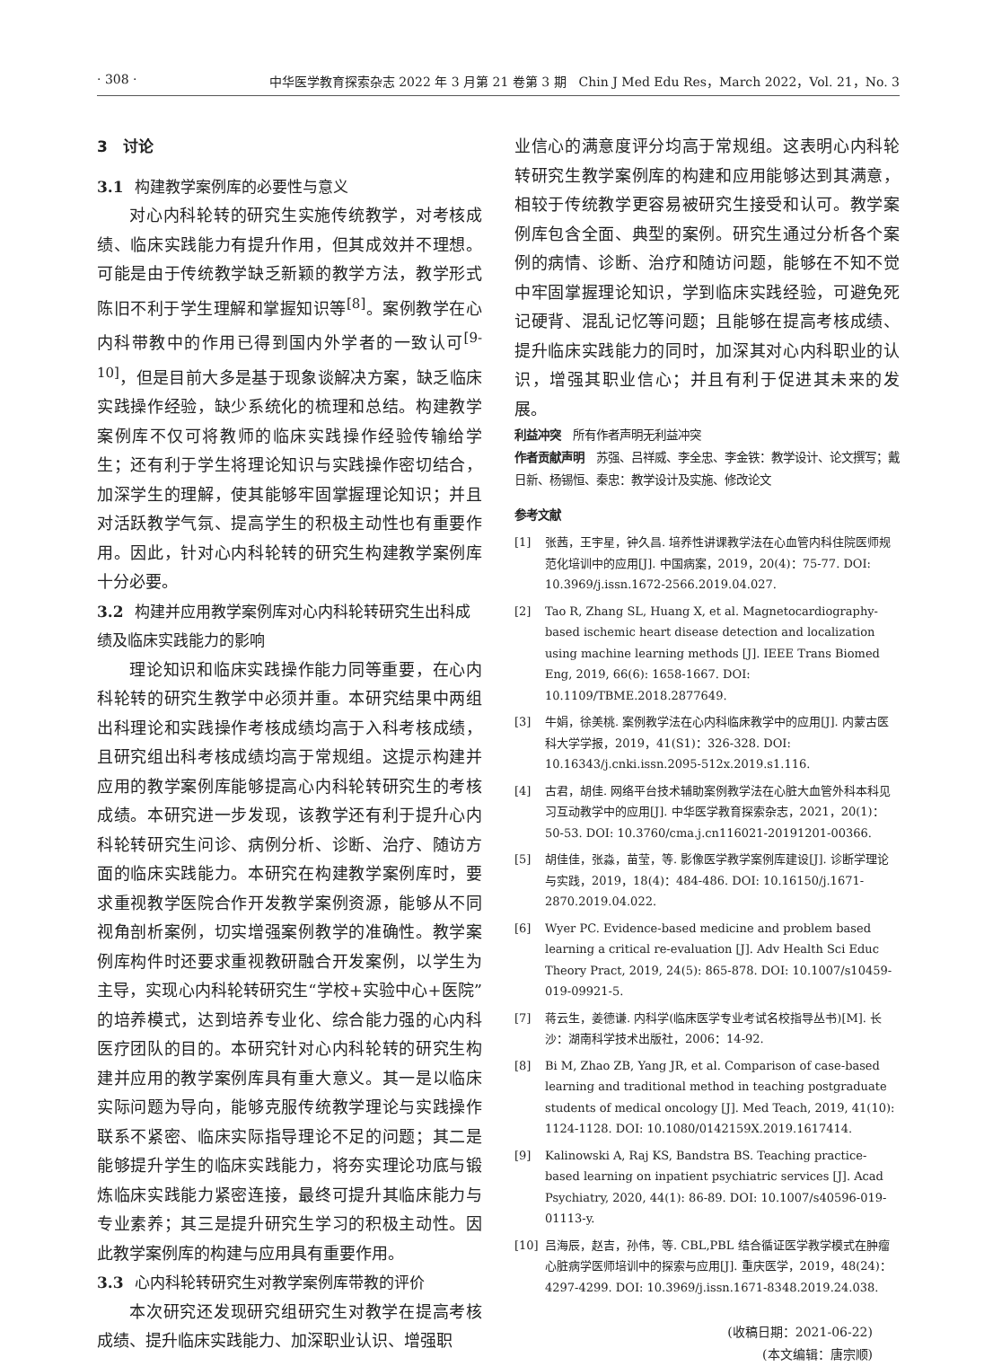· 308 · 中华医学教育探索杂志 2022 年 3 月第 21 卷第 3 期　Chin J Med Edu Res，March 2022，Vol. 21，No. 3
3　讨论
3.1 构建教学案例库的必要性与意义
对心内科轮转的研究生实施传统教学，对考核成绩、临床实践能力有提升作用，但其成效并不理想。可能是由于传统教学缺乏新颖的教学方法，教学形式陈旧不利于学生理解和掌握知识等<sup>[8]</sup>。案例教学在心内科带教中的作用已得到国内外学者的一致认可<sup>[9-10]</sup>，但是目前大多是基于现象谈解决方案，缺乏临床实践操作经验，缺少系统化的梳理和总结。构建教学案例库不仅可将教师的临床实践操作经验传输给学生；还有利于学生将理论知识与实践操作密切结合，加深学生的理解，使其能够牢固掌握理论知识；并且对活跃教学气氛、提高学生的积极主动性也有重要作用。因此，针对心内科轮转的研究生构建教学案例库十分必要。
3.2 构建并应用教学案例库对心内科轮转研究生出科成绩及临床实践能力的影响
理论知识和临床实践操作能力同等重要，在心内科轮转的研究生教学中必须并重。本研究结果中两组出科理论和实践操作考核成绩均高于入科考核成绩，且研究组出科考核成绩均高于常规组。这提示构建并应用的教学案例库能够提高心内科轮转研究生的考核成绩。本研究进一步发现，该教学还有利于提升心内科轮转研究生问诊、病例分析、诊断、治疗、随访方面的临床实践能力。本研究在构建教学案例库时，要求重视教学医院合作开发教学案例资源，能够从不同视角剖析案例，切实增强案例教学的准确性。教学案例库构件时还要求重视教研融合开发案例，以学生为主导，实现心内科轮转研究生“学校+实验中心+医院”的培养模式，达到培养专业化、综合能力强的心内科医疗团队的目的。本研究针对心内科轮转的研究生构建并应用的教学案例库具有重大意义。其一是以临床实际问题为导向，能够克服传统教学理论与实践操作联系不紧密、临床实际指导理论不足的问题；其二是能够提升学生的临床实践能力，将夯实理论功底与锻炼临床实践能力紧密连接，最终可提升其临床能力与专业素养；其三是提升研究生学习的积极主动性。因此教学案例库的构建与应用具有重要作用。
3.3 心内科轮转研究生对教学案例库带教的评价
本次研究还发现研究组研究生对教学在提高考核成绩、提升临床实践能力、加深职业认识、增强职
业信心的满意度评分均高于常规组。这表明心内科轮转研究生教学案例库的构建和应用能够达到其满意，相较于传统教学更容易被研究生接受和认可。教学案例库包含全面、典型的案例。研究生通过分析各个案例的病情、诊断、治疗和随访问题，能够在不知不觉中牢固掌握理论知识，学到临床实践经验，可避免死记硬背、混乱记忆等问题；且能够在提高考核成绩、提升临床实践能力的同时，加深其对心内科职业的认识，增强其职业信心；并且有利于促进其未来的发展。
利益冲突　所有作者声明无利益冲突
作者贡献声明　苏强、吕祥威、李全忠、李金铁：教学设计、论文撰写；戴日新、杨锡恒、秦忠：教学设计及实施、修改论文
参考文献
[1] 张茜，王宇星，钟久昌. 培养性讲课教学法在心血管内科住院医师规范化培训中的应用[J]. 中国病案，2019，20(4)：75-77. DOI: 10.3969/j.issn.1672-2566.2019.04.027.
[2] Tao R, Zhang SL, Huang X, et al. Magnetocardiography-based ischemic heart disease detection and localization using machine learning methods [J]. IEEE Trans Biomed Eng, 2019, 66(6): 1658-1667. DOI: 10.1109/TBME.2018.2877649.
[3] 牛娟，徐美桃. 案例教学法在心内科临床教学中的应用[J]. 内蒙古医科大学学报，2019，41(S1)：326-328. DOI: 10.16343/j.cnki.issn.2095-512x.2019.s1.116.
[4] 古君，胡佳. 网络平台技术辅助案例教学法在心脏大血管外科本科见习互动教学中的应用[J]. 中华医学教育探索杂志，2021，20(1)：50-53. DOI: 10.3760/cma.j.cn116021-20191201-00366.
[5] 胡佳佳，张淼，苗莹，等. 影像医学教学案例库建设[J]. 诊断学理论与实践，2019，18(4)：484-486. DOI: 10.16150/j.1671-2870.2019.04.022.
[6] Wyer PC. Evidence-based medicine and problem based learning a critical re-evaluation [J]. Adv Health Sci Educ Theory Pract, 2019, 24(5): 865-878. DOI: 10.1007/s10459-019-09921-5.
[7] 蒋云生，姜德谦. 内科学(临床医学专业考试名校指导丛书)[M]. 长沙：湖南科学技术出版社，2006：14-92.
[8] Bi M, Zhao ZB, Yang JR, et al. Comparison of case-based learning and traditional method in teaching postgraduate students of medical oncology [J]. Med Teach, 2019, 41(10): 1124-1128. DOI: 10.1080/0142159X.2019.1617414.
[9] Kalinowski A, Raj KS, Bandstra BS. Teaching practice-based learning on inpatient psychiatric services [J]. Acad Psychiatry, 2020, 44(1): 86-89. DOI: 10.1007/s40596-019-01113-y.
[10] 吕海辰，赵吉，孙伟，等. CBL,PBL 结合循证医学教学模式在肿瘤心脏病学医师培训中的探索与应用[J]. 重庆医学，2019，48(24)：4297-4299. DOI: 10.3969/j.issn.1671-8348.2019.24.038.
(收稿日期：2021-06-22)
(本文编辑：唐宗顺)